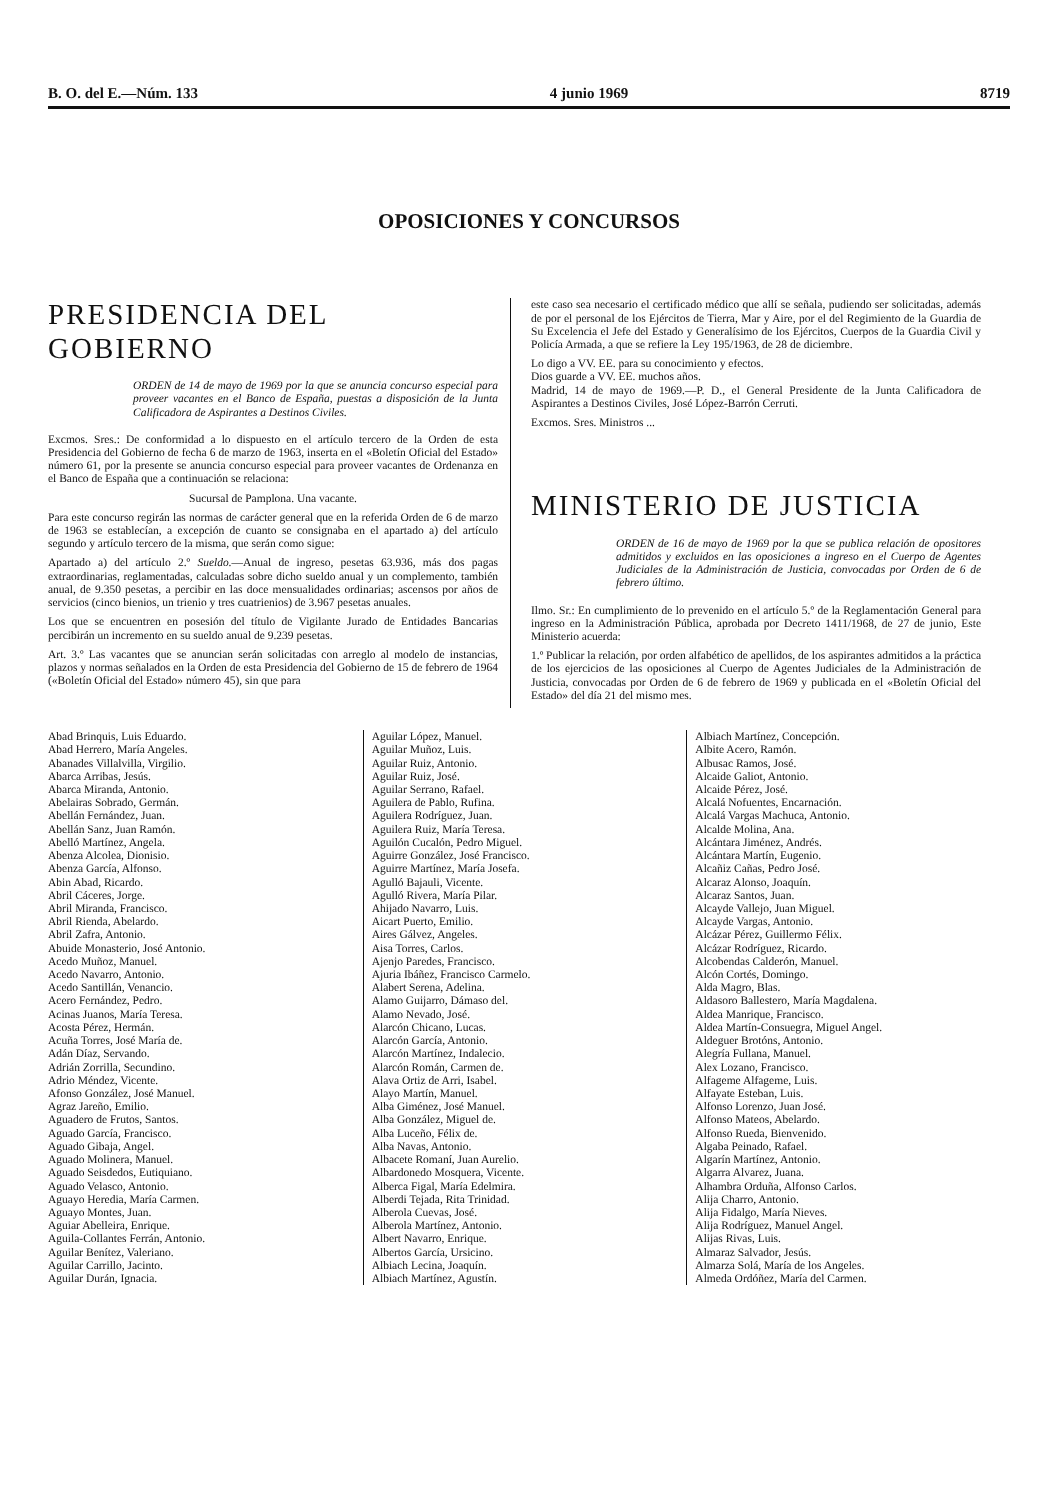B. O. del E.—Núm. 133 4 junio 1969 8719
OPOSICIONES Y CONCURSOS
PRESIDENCIA DEL GOBIERNO
ORDEN de 14 de mayo de 1969 por la que se anuncia concurso especial para proveer vacantes en el Banco de España, puestas a disposición de la Junta Calificadora de Aspirantes a Destinos Civiles.
Excmos. Sres.: De conformidad a lo dispuesto en el artículo tercero de la Orden de esta Presidencia del Gobierno de fecha 6 de marzo de 1963, inserta en el «Boletín Oficial del Estado» número 61, por la presente se anuncia concurso especial para proveer vacantes de Ordenanza en el Banco de España que a continuación se relaciona:
Sucursal de Pamplona. Una vacante.
Para este concurso regirán las normas de carácter general que en la referida Orden de 6 de marzo de 1963 se establecían, a excepción de cuanto se consignaba en el apartado a) del artículo segundo y artículo tercero de la misma, que serán como sigue:
Apartado a) del artículo 2.º Sueldo.—Anual de ingreso, pesetas 63.936, más dos pagas extraordinarias, reglamentadas, calculadas sobre dicho sueldo anual y un complemento, también anual, de 9.350 pesetas, a percibir en las doce mensualidades ordinarias; ascensos por años de servicios (cinco bienios, un trienio y tres cuatrienios) de 3.967 pesetas anuales.
Los que se encuentren en posesión del título de Vigilante Jurado de Entidades Bancarias percibirán un incremento en su sueldo anual de 9.239 pesetas.
Art. 3.º Las vacantes que se anuncian serán solicitadas con arreglo al modelo de instancias, plazos y normas señalados en la Orden de esta Presidencia del Gobierno de 15 de febrero de 1964 («Boletín Oficial del Estado» número 45), sin que para
este caso sea necesario el certificado médico que allí se señala, pudiendo ser solicitadas, además de por el personal de los Ejércitos de Tierra, Mar y Aire, por el del Regimiento de la Guardia de Su Excelencia el Jefe del Estado y Generalísimo de los Ejércitos, Cuerpos de la Guardia Civil y Policía Armada, a que se refiere la Ley 195/1963, de 28 de diciembre.
Lo digo a VV. EE. para su conocimiento y efectos.
Dios guarde a VV. EE. muchos años.
Madrid, 14 de mayo de 1969.—P. D., el General Presidente de la Junta Calificadora de Aspirantes a Destinos Civiles, José López-Barrón Cerruti.
Excmos. Sres. Ministros ...
MINISTERIO DE JUSTICIA
ORDEN de 16 de mayo de 1969 por la que se publica relación de opositores admitidos y excluidos en las oposiciones a ingreso en el Cuerpo de Agentes Judiciales de la Administración de Justicia, convocadas por Orden de 6 de febrero último.
Ilmo. Sr.: En cumplimiento de lo prevenido en el artículo 5.º de la Reglamentación General para ingreso en la Administración Pública, aprobada por Decreto 1411/1968, de 27 de junio, Este Ministerio acuerda:
1.º Publicar la relación, por orden alfabético de apellidos, de los aspirantes admitidos a la práctica de los ejercicios de las oposiciones al Cuerpo de Agentes Judiciales de la Administración de Justicia, convocadas por Orden de 6 de febrero de 1969 y publicada en el «Boletín Oficial del Estado» del día 21 del mismo mes.
Abad Brinquis, Luis Eduardo.
Abad Herrero, María Angeles.
Abanades Villalvilla, Virgilio.
Abarca Arribas, Jesús.
Abarca Miranda, Antonio.
Abelairas Sobrado, Germán.
Abellán Fernández, Juan.
Abellán Sanz, Juan Ramón.
Abelló Martínez, Angela.
Abenza Alcolea, Dionisio.
Abenza García, Alfonso.
Abin Abad, Ricardo.
Abril Cáceres, Jorge.
Abril Miranda, Francisco.
Abril Rienda, Abelardo.
Abril Zafra, Antonio.
Abuide Monasterio, José Antonio.
Acedo Muñoz, Manuel.
Acedo Navarro, Antonio.
Acedo Santillán, Venancio.
Acero Fernández, Pedro.
Acinas Juanos, María Teresa.
Acosta Pérez, Hermán.
Acuña Torres, José María de.
Adán Díaz, Servando.
Adrián Zorrilla, Secundino.
Adrio Méndez, Vicente.
Afonso González, José Manuel.
Agraz Jareño, Emilio.
Aguadero de Frutos, Santos.
Aguado García, Francisco.
Aguado Gibaja, Angel.
Aguado Molinera, Manuel.
Aguado Seisdedos, Eutiquiano.
Aguado Velasco, Antonio.
Aguayo Heredia, María Carmen.
Aguayo Montes, Juan.
Aguiar Abelleira, Enrique.
Aguila-Collantes Ferrán, Antonio.
Aguilar Benítez, Valeriano.
Aguilar Carrillo, Jacinto.
Aguilar Durán, Ignacia.
Aguilar López, Manuel.
Aguilar Muñoz, Luis.
Aguilar Ruiz, Antonio.
Aguilar Ruiz, José.
Aguilar Serrano, Rafael.
Aguilera de Pablo, Rufina.
Aguilera Rodríguez, Juan.
Aguilera Ruiz, María Teresa.
Aguilón Cucalón, Pedro Miguel.
Aguirre González, José Francisco.
Aguirre Martínez, María Josefa.
Agulló Bajauli, Vicente.
Agulló Rivera, María Pilar.
Ahijado Navarro, Luis.
Aicart Puerto, Emilio.
Aires Gálvez, Angeles.
Aisa Torres, Carlos.
Ajenjo Paredes, Francisco.
Ajuria Ibáñez, Francisco Carmelo.
Alabert Serena, Adelina.
Alamo Guijarro, Dámaso del.
Alamo Nevado, José.
Alarcón Chicano, Lucas.
Alarcón García, Antonio.
Alarcón Martínez, Indalecio.
Alarcón Román, Carmen de.
Alava Ortiz de Arri, Isabel.
Alayo Martín, Manuel.
Alba Giménez, José Manuel.
Alba González, Miguel de.
Alba Luceño, Félix de.
Alba Navas, Antonio.
Albacete Romaní, Juan Aurelio.
Albardonedo Mosquera, Vicente.
Alberca Figal, María Edelmira.
Alberdi Tejada, Rita Trinidad.
Alberola Cuevas, José.
Alberola Martínez, Antonio.
Albert Navarro, Enrique.
Albertos García, Ursicino.
Albiach Lecina, Joaquín.
Albiach Martínez, Agustín.
Albiach Martínez, Concepción.
Albite Acero, Ramón.
Albusac Ramos, José.
Alcaide Galiot, Antonio.
Alcaide Pérez, José.
Alcalá Nofuentes, Encarnación.
Alcalá Vargas Machuca, Antonio.
Alcalde Molina, Ana.
Alcántara Jiménez, Andrés.
Alcántara Martín, Eugenio.
Alcañiz Cañas, Pedro José.
Alcaraz Alonso, Joaquín.
Alcaraz Santos, Juan.
Alcayde Vallejo, Juan Miguel.
Alcayde Vargas, Antonio.
Alcázar Pérez, Guillermo Félix.
Alcázar Rodríguez, Ricardo.
Alcobendas Calderón, Manuel.
Alcón Cortés, Domingo.
Alda Magro, Blas.
Aldasoro Ballestero, María Magdalena.
Aldea Manrique, Francisco.
Aldea Martín-Consuegra, Miguel Angel.
Aldeguer Brotóns, Antonio.
Alegría Fullana, Manuel.
Alex Lozano, Francisco.
Alfageme Alfageme, Luis.
Alfayate Esteban, Luis.
Alfonso Lorenzo, Juan José.
Alfonso Mateos, Abelardo.
Alfonso Rueda, Bienvenido.
Algaba Peinado, Rafael.
Algarín Martínez, Antonio.
Algarra Alvarez, Juana.
Alhambra Orduña, Alfonso Carlos.
Alija Charro, Antonio.
Alija Fidalgo, María Nieves.
Alija Rodríguez, Manuel Angel.
Alijas Rivas, Luis.
Almaraz Salvador, Jesús.
Almarza Solá, María de los Angeles.
Almeda Ordóñez, María del Carmen.